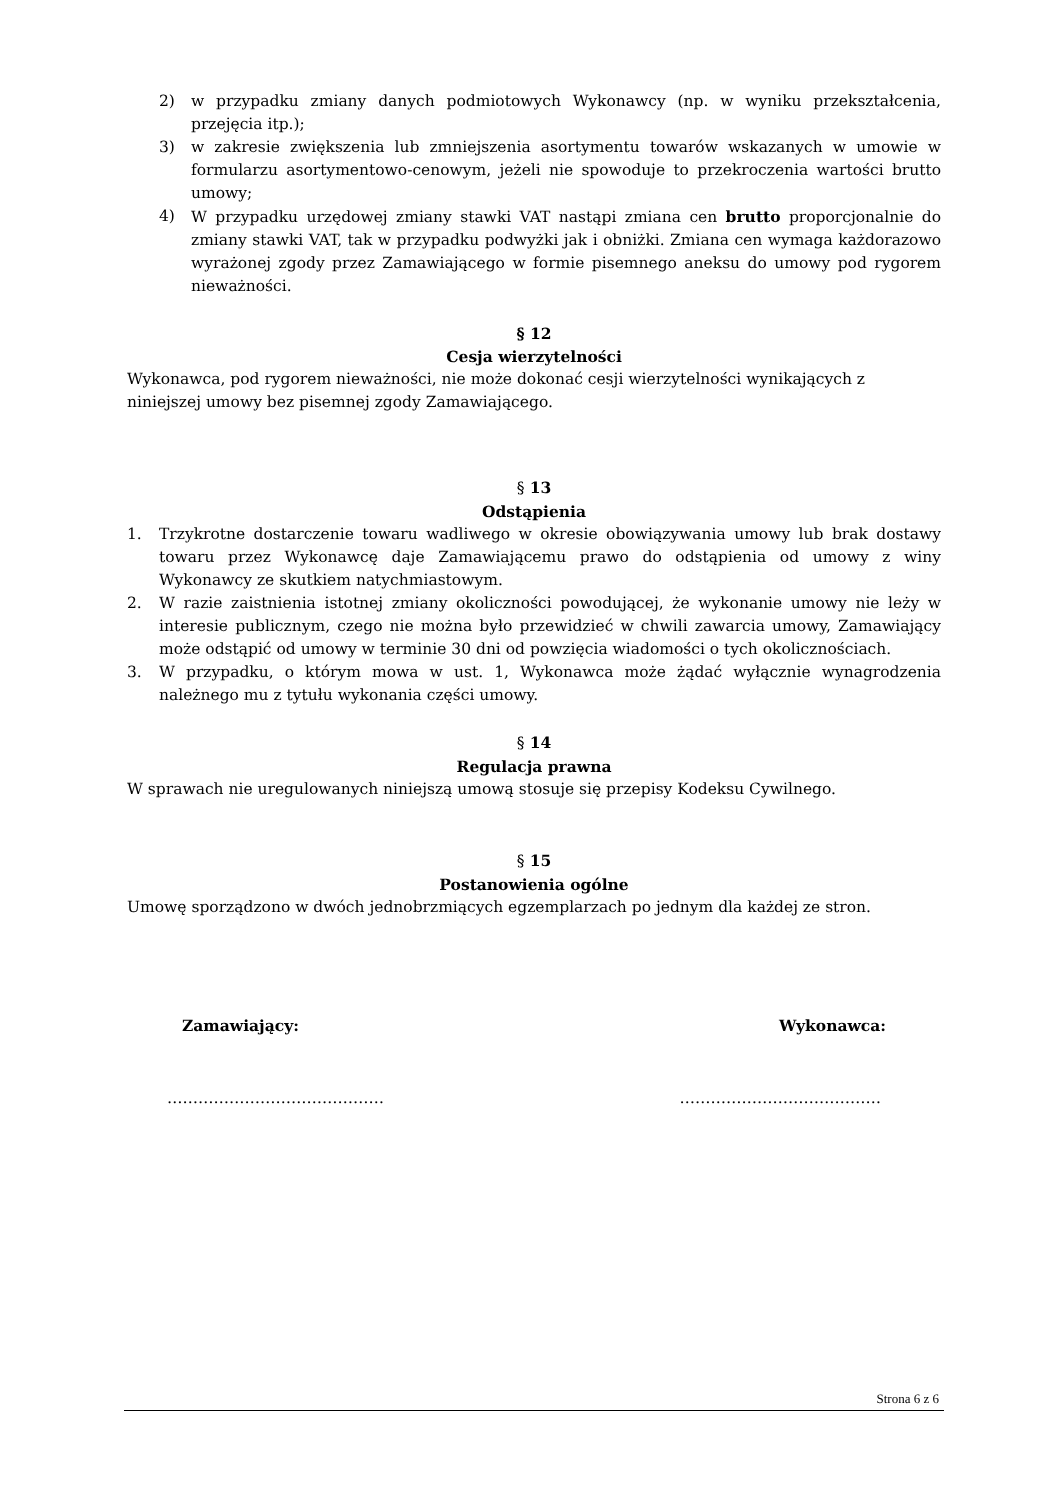2) w przypadku zmiany danych podmiotowych Wykonawcy (np. w wyniku przekształcenia, przejęcia itp.);
3) w zakresie zwiększenia lub zmniejszenia asortymentu towarów wskazanych w umowie w formularzu asortymentowo-cenowym, jeżeli nie spowoduje to przekroczenia wartości brutto umowy;
4) W przypadku urzędowej zmiany stawki VAT nastąpi zmiana cen brutto proporcjonalnie do zmiany stawki VAT, tak w przypadku podwyżki jak i obniżki. Zmiana cen wymaga każdorazowo wyrażonej zgody przez Zamawiającego w formie pisemnego aneksu do umowy pod rygorem nieważności.
§ 12
Cesja wierzytelności
Wykonawca, pod rygorem nieważności, nie może dokonać cesji wierzytelności wynikających z niniejszej umowy bez pisemnej zgody Zamawiającego.
§ 13
Odstąpienia
1. Trzykrotne dostarczenie towaru wadliwego w okresie obowiązywania umowy lub brak dostawy towaru przez Wykonawcę daje Zamawiającemu prawo do odstąpienia od umowy z winy Wykonawcy ze skutkiem natychmiastowym.
2. W razie zaistnienia istotnej zmiany okoliczności powodującej, że wykonanie umowy nie leży w interesie publicznym, czego nie można było przewidzieć w chwili zawarcia umowy, Zamawiający może odstąpić od umowy w terminie 30 dni od powzięcia wiadomości o tych okolicznościach.
3. W przypadku, o którym mowa w ust. 1, Wykonawca może żądać wyłącznie wynagrodzenia należnego mu z tytułu wykonania części umowy.
§ 14
Regulacja prawna
W sprawach nie uregulowanych niniejszą umową stosuje się przepisy Kodeksu Cywilnego.
§ 15
Postanowienia ogólne
Umowę sporządzono w dwóch jednobrzmiących egzemplarzach po jednym dla każdej ze stron.
Zamawiający: Wykonawca:
…………………………………… …………………………………
Strona 6 z 6